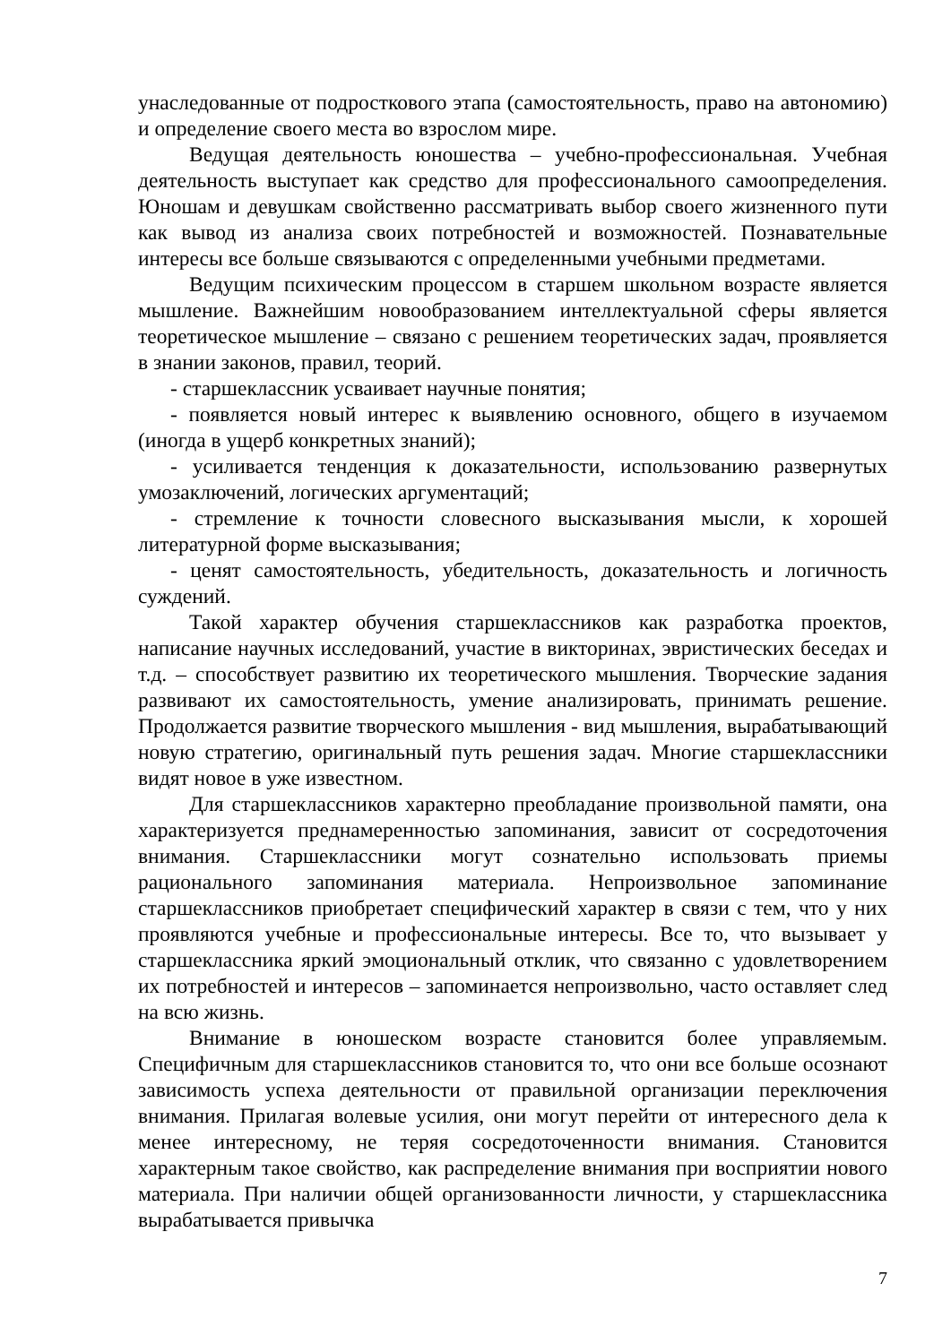унаследованные от подросткового этапа (самостоятельность, право на автономию) и определение своего места во взрослом мире.
Ведущая деятельность юношества – учебно-профессиональная. Учебная деятельность выступает как средство для профессионального самоопределения. Юношам и девушкам свойственно рассматривать выбор своего жизненного пути как вывод из анализа своих потребностей и возможностей. Познавательные интересы все больше связываются с определенными учебными предметами.
Ведущим психическим процессом в старшем школьном возрасте является мышление. Важнейшим новообразованием интеллектуальной сферы является теоретическое мышление – связано с решением теоретических задач, проявляется в знании законов, правил, теорий.
- старшеклассник усваивает научные понятия;
- появляется новый интерес к выявлению основного, общего в изучаемом (иногда в ущерб конкретных знаний);
- усиливается тенденция к доказательности, использованию развернутых умозаключений, логических аргументаций;
- стремление к точности словесного высказывания мысли, к хорошей литературной форме высказывания;
- ценят самостоятельность, убедительность, доказательность и логичность суждений.
Такой характер обучения старшеклассников как разработка проектов, написание научных исследований, участие в викторинах, эвристических беседах и т.д. – способствует развитию их теоретического мышления. Творческие задания развивают их самостоятельность, умение анализировать, принимать решение. Продолжается развитие творческого мышления - вид мышления, вырабатывающий новую стратегию, оригинальный путь решения задач. Многие старшеклассники видят новое в уже известном.
Для старшеклассников характерно преобладание произвольной памяти, она характеризуется преднамеренностью запоминания, зависит от сосредоточения внимания. Старшеклассники могут сознательно использовать приемы рационального запоминания материала. Непроизвольное запоминание старшеклассников приобретает специфический характер в связи с тем, что у них проявляются учебные и профессиональные интересы. Все то, что вызывает у старшеклассника яркий эмоциональный отклик, что связанно с удовлетворением их потребностей и интересов – запоминается непроизвольно, часто оставляет след на всю жизнь.
Внимание в юношеском возрасте становится более управляемым. Специфичным для старшеклассников становится то, что они все больше осознают зависимость успеха деятельности от правильной организации переключения внимания. Прилагая волевые усилия, они могут перейти от интересного дела к менее интересному, не теряя сосредоточенности внимания. Становится характерным такое свойство, как распределение внимания при восприятии нового материала. При наличии общей организованности личности, у старшеклассника вырабатывается привычка
7